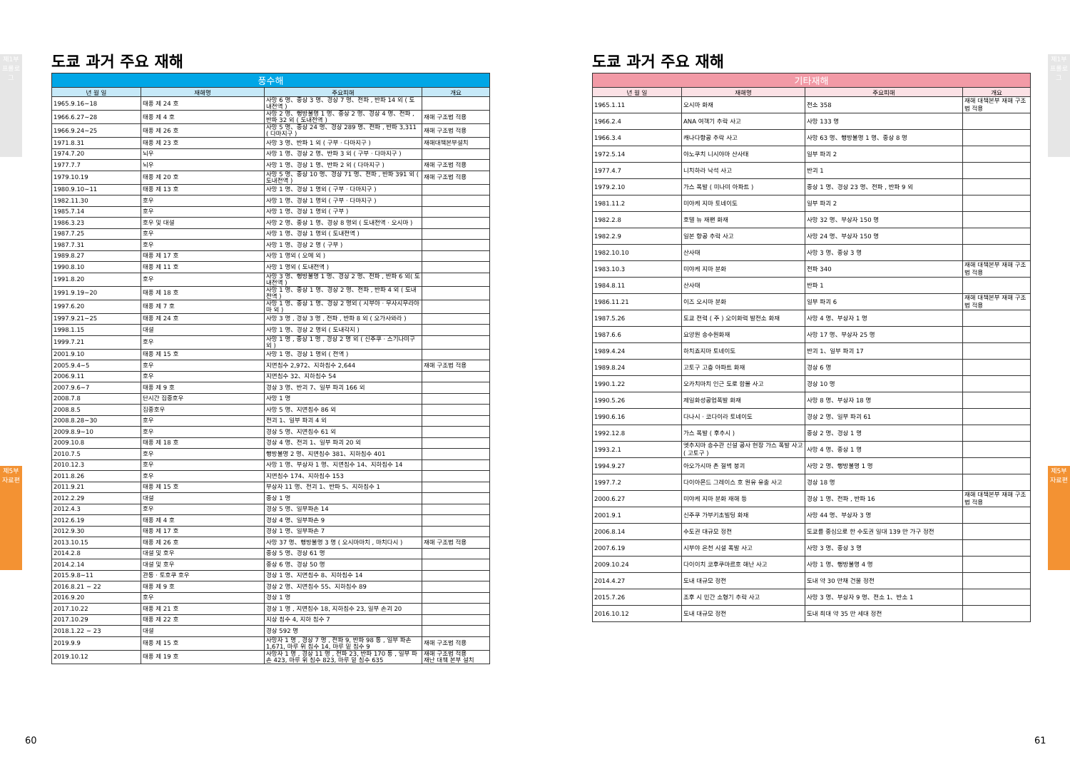제1부 프롤로그
제5부 자료편
제1부 프롤로그
제5부 자료편
도쿄 과거 주요 재해
| 풍수해 | | | |
| --- | --- | --- | --- |
| 년 월 일 | 재해명 | 주요피해 | 개요 |
| 1965.9.16~18 | 태풍 제 24 호 | 사망 6 명、중상 3 명、경상 7 명、전파 , 반파 14 외 ( 도내전역 ) | |
| 1966.6.27~28 | 태풍 제 4 호 | 사망 2 명、행방불명 1 명、중상 2 명、경상 4 명、전파 , 반파 32 외 ( 도내전역 ) | 재해 구조법 적용 |
| 1966.9.24~25 | 태풍 제 26 호 | 사망 5 명、중상 24 명、경상 289 명、전파 , 반파 3,311 ( 다마지구 ) | 재해 구조법 적용 |
| 1971.8.31 | 태풍 제 23 호 | 사망 3 명、반파 1 외 ( 구부 · 다마지구 ) | 재해대책본부설치 |
| 1974.7.20 | 뇌우 | 사망 1 명、경상 2 명、반파 3 외 ( 구부 · 다마지구 ) | |
| 1977.7.7 | 뇌우 | 사망 1 명、경상 1 명、반파 2 외 ( 다마지구 ) | 재해 구조법 적용 |
| 1979.10.19 | 태풍 제 20 호 | 사망 5 명、중상 10 명、경상 71 명、전파 , 반파 391 외 ( 도내전역 ) | 재해 구조법 적용 |
| 1980.9.10~11 | 태풍 제 13 호 | 사망 1 명、경상 1 명외 ( 구부 · 다마지구 ) | |
| 1982.11.30 | 호우 | 사망 1 명、경상 1 명외 ( 구부 · 다마지구 ) | |
| 1985.7.14 | 호우 | 사망 1 명、경상 1 명외 ( 구부 ) | |
| 1986.3.23 | 호우 및 대설 | 사망 2 명、중상 1 명、경상 8 명외 ( 도내전역 · 오시마 ) | |
| 1987.7.25 | 호우 | 사망 1 명、경상 1 명외 ( 도내전역 ) | |
| 1987.7.31 | 호우 | 사망 1 명、경상 2 명 ( 구부 ) | |
| 1989.8.27 | 태풍 제 17 호 | 사망 1 명외 ( 오메 외 ) | |
| 1990.8.10 | 태풍 제 11 호 | 사망 1 명외 ( 도내전역 ) | |
| 1991.8.20 | 호우 | 사망 3 명、행방불명 1 명、경상 2 명、전파 , 반파 6 외( 도내전역 ) | |
| 1991.9.19~20 | 태풍 제 18 호 | 사망 1 명、중상 1 명、경상 2 명、전파 , 반파 4 외 ( 도내전역 ) | |
| 1997.6.20 | 태풍 제 7 호 | 사망 1 명、중상 1 명、경상 2 명외 ( 시부야 · 무사시무라야마 외 ) | |
| 1997.9.21~25 | 태풍 제 24 호 | 사망 3 명 , 경상 3 명 , 전파 , 반파 8 외 ( 오가사와라 ) | |
| 1998.1.15 | 대설 | 사망 1 명、경상 2 명외 ( 도내각지 ) | |
| 1999.7.21 | 호우 | 사망 1 명 , 중상 1 명 , 경상 2 명 외 ( 신주쿠 · 스기나미구 외 ) | |
| 2001.9.10 | 태풍 제 15 호 | 사망 1 명、경상 1 명외 ( 전역 ) | |
| 2005.9.4~5 | 호우 | 지면침수 2,972、지하침수 2,644 | 재해 구조법 적용 |
| 2006.9.11 | 호우 | 지면침수 32、지하침수 54 | |
| 2007.9.6~7 | 태풍 제 9 호 | 경상 3 명、반괴 7、일부 파괴 166 외 | |
| 2008.7.8 | 단시간 집중호우 | 사망 1 명 | |
| 2008.8.5 | 집중호우 | 사망 5 명、지면침수 86 외 | |
| 2008.8.28~30 | 호우 | 전괴 1、일부 파괴 4 외 | |
| 2009.8.9~10 | 호우 | 경상 5 명、지면침수 61 외 | |
| 2009.10.8 | 태풍 제 18 호 | 경상 4 명、전괴 1、일부 파괴 20 외 | |
| 2010.7.5 | 호우 | 행방불명 2 명、지면침수 381、지하침수 401 | |
| 2010.12.3 | 호우 | 사망 1 명、부상자 1 명、지면침수 14、지하침수 14 | |
| 2011.8.26 | 호우 | 지면침수 174、지하침수 153 | |
| 2011.9.21 | 태풍 제 15 호 | 부상자 11 명、전괴 1、반파 5、지하침수 1 | |
| 2012.2.29 | 대설 | 중상 1 명 | |
| 2012.4.3 | 호우 | 경상 5 명、일부파손 14 | |
| 2012.6.19 | 태풍 제 4 호 | 경상 4 명、일부파손 9 | |
| 2012.9.30 | 태풍 제 17 호 | 경상 1 명、일부파손 7 | |
| 2013.10.15 | 태풍 제 26 호 | 사망 37 명、행방불명 3 명 ( 오시마마치 , 마치다시 ) | 재해 구조법 적용 |
| 2014.2.8 | 대설 및 호우 | 중상 5 명、경상 61 명 | |
| 2014.2.14 | 대설 및 호우 | 중상 6 명、경상 50 명 | |
| 2015.9.8~11 | 관동 · 토호쿠 호우 | 경상 1 명、지면침수 8、지하침수 14 | |
| 2016.8.21 ~ 22 | 태풍 제 9 호 | 경상 2 명、지면침수 55、지하침수 89 | |
| 2016.9.20 | 호우 | 경상 1 명 | |
| 2017.10.22 | 태풍 제 21 호 | 경상 1 명 , 지면침수 18, 지하침수 23, 일부 손괴 20 | |
| 2017.10.29 | 태풍 제 22 호 | 지상 침수 4, 지하 침수 7 | |
| 2018.1.22 ~ 23 | 대설 | 경상 592 명 | |
| 2019.9.9 | 태풍 제 15 호 | 사망자 1 명 , 경상 7 명 , 전파 9, 반파 98 동 , 일부 파손 1,671, 마루 위 침수 14, 마루 밑 침수 9 | 재해 구조법 적용 |
| 2019.10.12 | 태풍 제 19 호 | 사망자 1 명 , 경상 11 명 , 전파 23, 반파 170 동 , 일부 파손 423, 마루 위 침수 823, 마루 밑 침수 635 | 재해 구조법 적용 재난 대책 본부 설치 |
도쿄 과거 주요 재해
| 기타재해 | | | |
| --- | --- | --- | --- |
| 년 월 일 | 재해명 | 주요피해 | 개요 |
| 1965.1.11 | 오시마 화재 | 전소 358 | 재해 대책본부 재해 구조법 적용 |
| 1966.2.4 | ANA 여객기 추락 사고 | 사망 133 명 | |
| 1966.3.4 | 캐나다항공 추락 사고 | 사망 63 명、행방불명 1 명、중상 8 명 | |
| 1972.5.14 | 야노쿠치 니시야마 산사태 | 일부 파괴 2 | |
| 1977.4.7 | 니치하라 낙석 사고 | 반괴 1 | |
| 1979.2.10 | 가스 폭발 ( 미나미 아파트 ) | 중상 1 명、경상 23 명、전파 , 반파 9 외 | |
| 1981.11.2 | 미야케 지마 토네이도 | 일부 파괴 2 | |
| 1982.2.8 | 호텔 뉴 재팬 화재 | 사망 32 명、부상자 150 명 | |
| 1982.2.9 | 일본 항공 추락 사고 | 사망 24 명、부상자 150 명 | |
| 1982.10.10 | 산사태 | 사망 3 명、중상 3 명 | |
| 1983.10.3 | 미야케 지마 분화 | 전파 340 | 재해 대책본부 재해 구조법 적용 |
| 1984.8.11 | 산사태 | 반파 1 | |
| 1986.11.21 | 이즈 오시마 분화 | 일부 파괴 6 | 재해 대책본부 재해 구조법 적용 |
| 1987.5.26 | 도쿄 전력 ( 주 ) 오이화력 발전소 화재 | 사망 4 명、부상자 1 명 | |
| 1987.6.6 | 요양원 송수원화재 | 사망 17 명、부상자 25 명 | |
| 1989.4.24 | 하치죠지마 토네이도 | 반괴 1、일부 파괴 17 | |
| 1989.8.24 | 고토구 고층 아파트 화재 | 경상 6 명 | |
| 1990.1.22 | 오카치마치 인근 도로 함몰 사고 | 경상 10 명 | |
| 1990.5.26 | 제일화성공업폭발 화재 | 사망 8 명、부상자 18 명 | |
| 1990.6.16 | 다나시 · 코다이라 토네이도 | 경상 2 명、일부 파괴 61 | |
| 1992.12.8 | 가스 폭발 ( 후추시 ) | 중상 2 명、경상 1 명 | |
| 1993.2.1 | 엣추지마 송수관 신설 공사 현장 가스 폭발 사고 ( 고토구 ) | 사망 4 명、중상 1 명 | |
| 1994.9.27 | 아오가시마 촌 절벽 붕괴 | 사망 2 명、행방불명 1 명 | |
| 1997.7.2 | 다이아몬드 그레이스 호 원유 유출 사고 | 경상 18 명 | |
| 2000.6.27 | 미야케 지마 분화 재해 등 | 경상 1 명、전파 , 반파 16 | 재해 대책본부 재해 구조법 적용 |
| 2001.9.1 | 신주쿠 가부키초빌딩 화재 | 사망 44 명、부상자 3 명 | |
| 2006.8.14 | 수도권 대규모 정전 | 도쿄를 중심으로 한 수도권 일대 139 만 가구 정전 | |
| 2007.6.19 | 시부야 온천 시설 폭발 사고 | 사망 3 명、중상 3 명 | |
| 2009.10.24 | 다이이치 코후쿠마르호 해난 사고 | 사망 1 명、행방불명 4 명 | |
| 2014.4.27 | 도내 대규모 정전 | 도내 약 30 만채 건물 정전 | |
| 2015.7.26 | 조후 시 민간 소형기 추락 사고 | 사망 3 명、부상자 9 명、전소 1、반소 1 | |
| 2016.10.12 | 도내 대규모 정전 | 도내 최대 약 35 만 세대 정전 | |
60 61